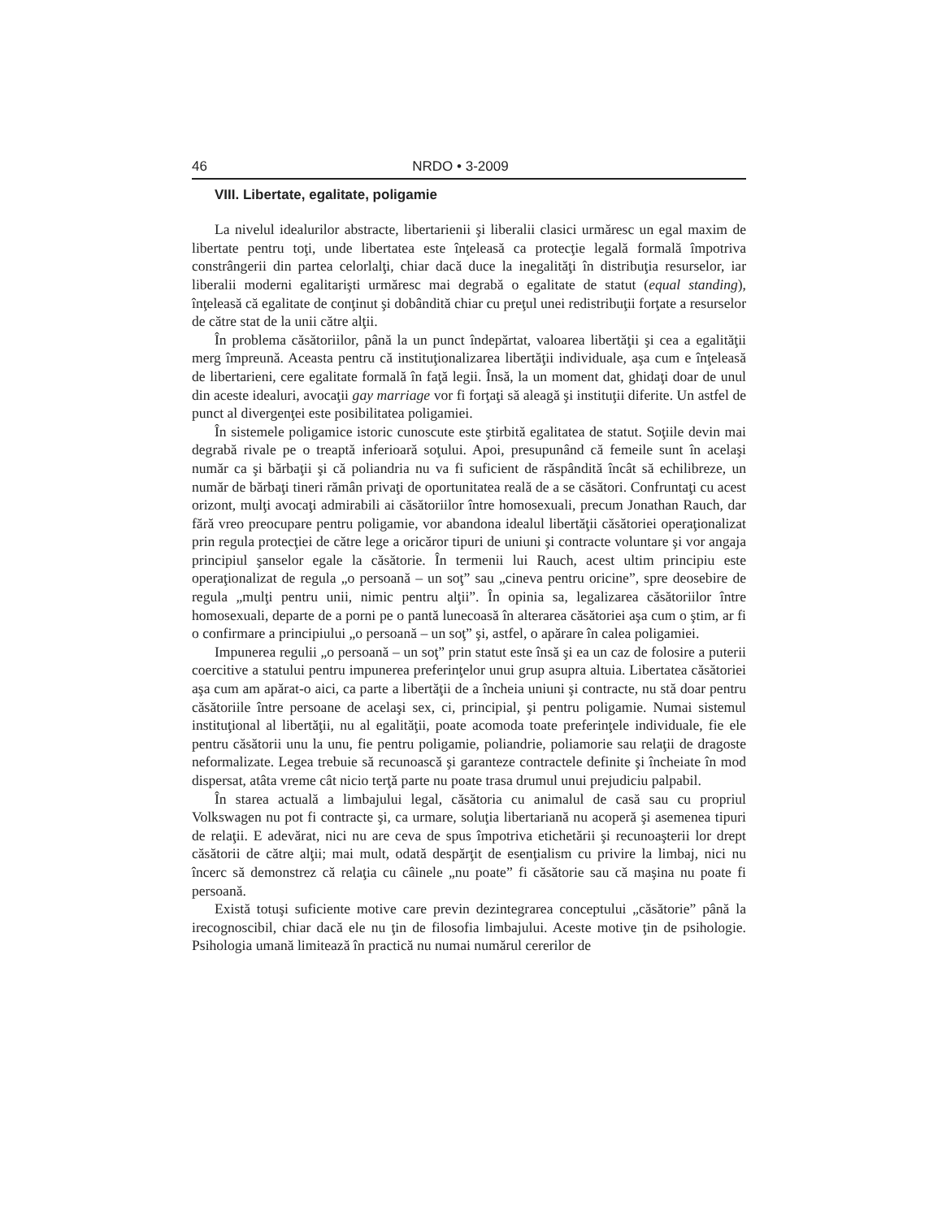46 NRDO • 3-2009
VIII. Libertate, egalitate, poligamie
La nivelul idealurilor abstracte, libertarienii şi liberalii clasici urmăresc un egal maxim de libertate pentru toţi, unde libertatea este înţeleasă ca protecţie legală formală împotriva constrângerii din partea celorlalţi, chiar dacă duce la inegalităţi în distribuţia resurselor, iar liberalii moderni egalitarişti urmăresc mai degrabă o egalitate de statut (equal standing), înţeleasă că egalitate de conţinut şi dobândită chiar cu preţul unei redistribuţii forţate a resurselor de către stat de la unii către alţii.
În problema căsătoriilor, până la un punct îndepărtat, valoarea libertăţii şi cea a egalităţii merg împreună. Aceasta pentru că instituţionalizarea libertăţii individuale, aşa cum e înţeleasă de libertarieni, cere egalitate formală în faţă legii. Însă, la un moment dat, ghidaţi doar de unul din aceste idealuri, avocaţii gay marriage vor fi forţaţi să aleagă şi instituţii diferite. Un astfel de punct al divergenţei este posibilitatea poligamiei.
În sistemele poligamice istoric cunoscute este ştirbită egalitatea de statut. Soţiile devin mai degrabă rivale pe o treaptă inferioară soţului. Apoi, presupunând că femeile sunt în acelaşi număr ca şi bărbaţii şi că poliandria nu va fi suficient de răspândită încât să echilibreze, un număr de bărbaţi tineri rămân privaţi de oportunitatea reală de a se căsători. Confruntaţi cu acest orizont, mulţi avocaţi admirabili ai căsătoriilor între homosexuali, precum Jonathan Rauch, dar fără vreo preocupare pentru poligamie, vor abandona idealul libertăţii căsătoriei operaţionalizat prin regula protecţiei de către lege a oricăror tipuri de uniuni şi contracte voluntare şi vor angaja principiul şanselor egale la căsătorie. În termenii lui Rauch, acest ultim principiu este operaţionalizat de regula „o persoană – un soţ” sau „cineva pentru oricine”, spre deosebire de regula „mulţi pentru unii, nimic pentru alţii”. În opinia sa, legalizarea căsătoriilor între homosexuali, departe de a porni pe o pantă lunecoasă în alterarea căsătoriei aşa cum o ştim, ar fi o confirmare a principiului „o persoană – un soţ” şi, astfel, o apărare în calea poligamiei.
Impunerea regulii „o persoană – un soţ” prin statut este însă şi ea un caz de folosire a puterii coercitive a statului pentru impunerea preferinţelor unui grup asupra altuia. Libertatea căsătoriei aşa cum am apărat-o aici, ca parte a libertăţii de a încheia uniuni şi contracte, nu stă doar pentru căsătoriile între persoane de acelaşi sex, ci, principial, şi pentru poligamie. Numai sistemul instituţional al libertăţii, nu al egalităţii, poate acomoda toate preferinţele individuale, fie ele pentru căsătorii unu la unu, fie pentru poligamie, poliandrie, poliamorie sau relaţii de dragoste neformalizate. Legea trebuie să recunoască şi garanteze contractele definite şi încheiate în mod dispersat, atâta vreme cât nicio terţă parte nu poate trasa drumul unui prejudiciu palpabil.
În starea actuală a limbajului legal, căsătoria cu animalul de casă sau cu propriul Volkswagen nu pot fi contracte şi, ca urmare, soluţia libertariană nu acoperă şi asemenea tipuri de relaţii. E adevărat, nici nu are ceva de spus împotriva etichetării şi recunoaşterii lor drept căsătorii de către alţii; mai mult, odată despărţit de esenţialism cu privire la limbaj, nici nu încerc să demonstrez că relaţia cu câinele „nu poate” fi căsătorie sau că maşina nu poate fi persoană.
Există totuşi suficiente motive care previn dezintegrarea conceptului „căsătorie” până la irecognoscibil, chiar dacă ele nu ţin de filosofia limbajului. Aceste motive ţin de psihologie. Psihologia umană limitează în practică nu numai numărul cererilor de